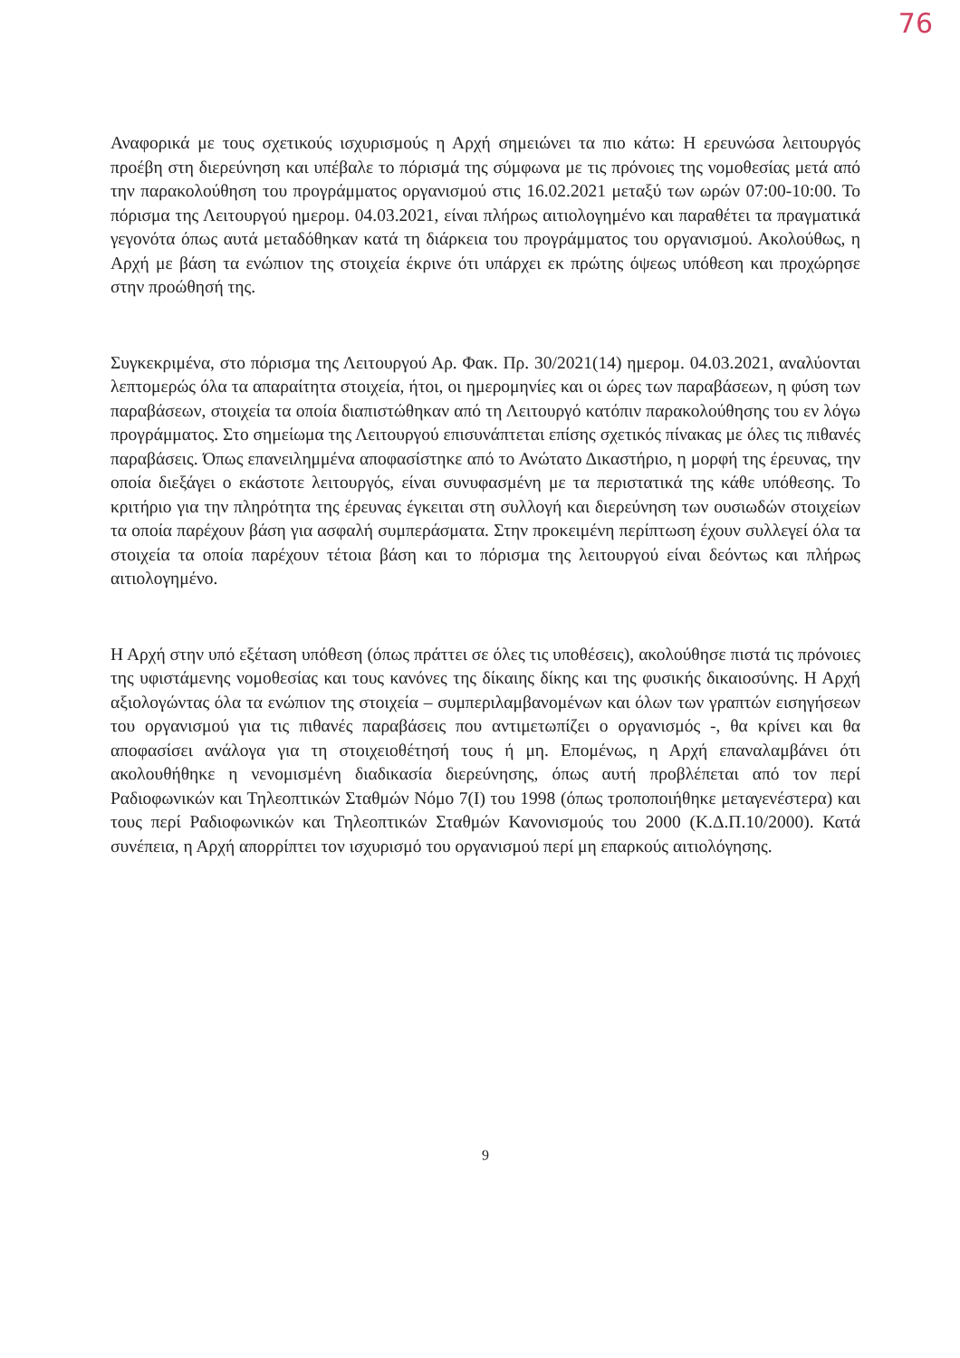76
Αναφορικά με τους σχετικούς ισχυρισμούς η Αρχή σημειώνει τα πιο κάτω: Η ερευνώσα λειτουργός προέβη στη διερεύνηση και υπέβαλε το πόρισμά της σύμφωνα με τις πρόνοιες της νομοθεσίας μετά από την παρακολούθηση του προγράμματος οργανισμού στις 16.02.2021 μεταξύ των ωρών 07:00-10:00. Το πόρισμα της Λειτουργού ημερομ. 04.03.2021, είναι πλήρως αιτιολογημένο και παραθέτει τα πραγματικά γεγονότα όπως αυτά μεταδόθηκαν κατά τη διάρκεια του προγράμματος του οργανισμού. Ακολούθως, η Αρχή με βάση τα ενώπιον της στοιχεία έκρινε ότι υπάρχει εκ πρώτης όψεως υπόθεση και προχώρησε στην προώθησή της.
Συγκεκριμένα, στο πόρισμα της Λειτουργού Αρ. Φακ. Πρ. 30/2021(14) ημερομ. 04.03.2021, αναλύονται λεπτομερώς όλα τα απαραίτητα στοιχεία, ήτοι, οι ημερομηνίες και οι ώρες των παραβάσεων, η φύση των παραβάσεων, στοιχεία τα οποία διαπιστώθηκαν από τη Λειτουργό κατόπιν παρακολούθησης του εν λόγω προγράμματος. Στο σημείωμα της Λειτουργού επισυνάπτεται επίσης σχετικός πίνακας με όλες τις πιθανές παραβάσεις. Όπως επανειλημμένα αποφασίστηκε από το Ανώτατο Δικαστήριο, η μορφή της έρευνας, την οποία διεξάγει ο εκάστοτε λειτουργός, είναι συνυφασμένη με τα περιστατικά της κάθε υπόθεσης. Το κριτήριο για την πληρότητα της έρευνας έγκειται στη συλλογή και διερεύνηση των ουσιωδών στοιχείων τα οποία παρέχουν βάση για ασφαλή συμπεράσματα. Στην προκειμένη περίπτωση έχουν συλλεγεί όλα τα στοιχεία τα οποία παρέχουν τέτοια βάση και το πόρισμα της λειτουργού είναι δεόντως και πλήρως αιτιολογημένο.
Η Αρχή στην υπό εξέταση υπόθεση (όπως πράττει σε όλες τις υποθέσεις), ακολούθησε πιστά τις πρόνοιες της υφιστάμενης νομοθεσίας και τους κανόνες της δίκαιης δίκης και της φυσικής δικαιοσύνης. Η Αρχή αξιολογώντας όλα τα ενώπιον της στοιχεία – συμπεριλαμβανομένων και όλων των γραπτών εισηγήσεων του οργανισμού για τις πιθανές παραβάσεις που αντιμετωπίζει ο οργανισμός -, θα κρίνει και θα αποφασίσει ανάλογα για τη στοιχειοθέτησή τους ή μη. Επομένως, η Αρχή επαναλαμβάνει ότι ακολουθήθηκε η νενομισμένη διαδικασία διερεύνησης, όπως αυτή προβλέπεται από τον περί Ραδιοφωνικών και Τηλεοπτικών Σταθμών Νόμο 7(Ι) του 1998 (όπως τροποποιήθηκε μεταγενέστερα) και τους περί Ραδιοφωνικών και Τηλεοπτικών Σταθμών Κανονισμούς του 2000 (Κ.Δ.Π.10/2000). Κατά συνέπεια, η Αρχή απορρίπτει τον ισχυρισμό του οργανισμού περί μη επαρκούς αιτιολόγησης.
9